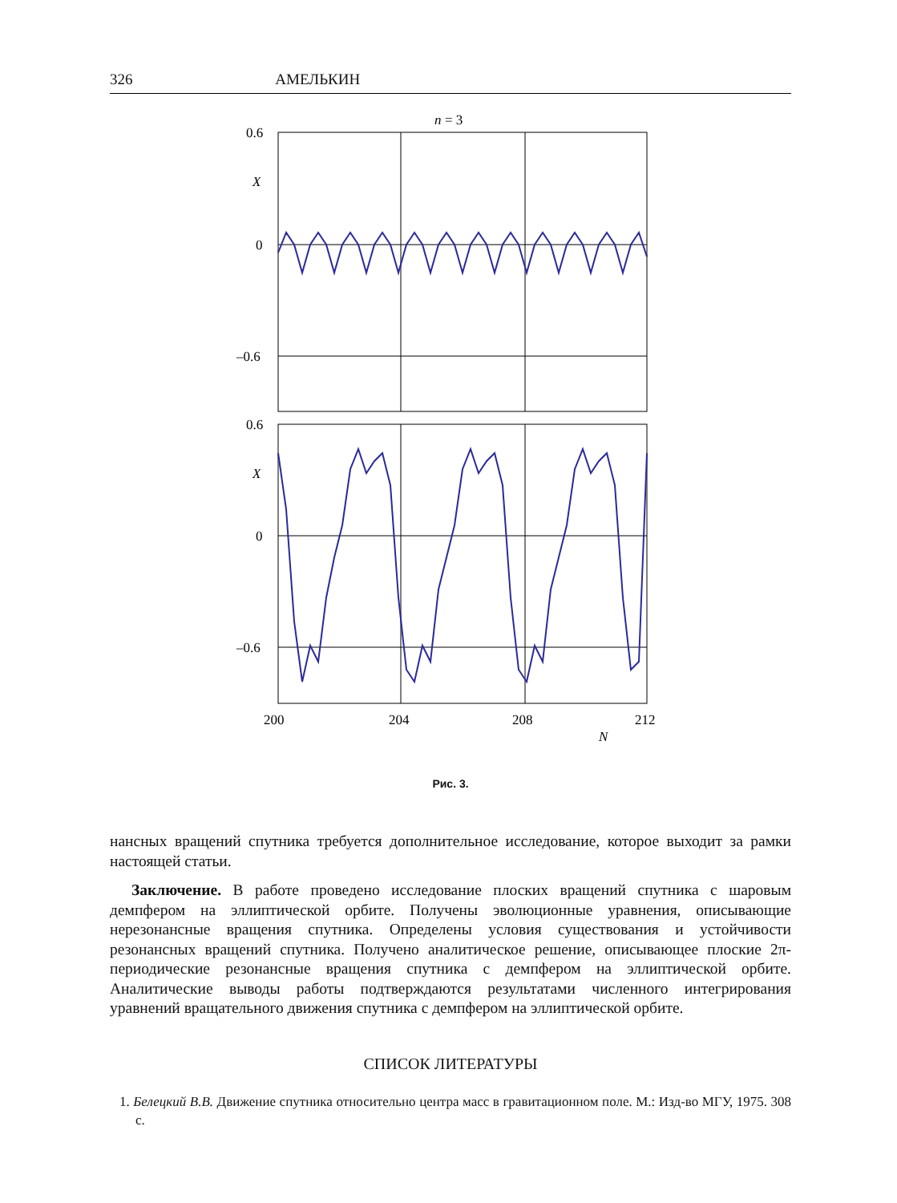326 АМЕЛЬКИН
n
= 3
0.6
X
0
–0.6
0.6
X
0
–0.6
200
204
208
212
N
Рис. 3.
нансных вращений спутника требуется дополнительное исследование, которое выходит за рамки настоящей статьи.
Заключение. В работе проведено исследование плоских вращений спутника с шаровым демпфером на эллиптической орбите. Получены эволюционные уравнения, описывающие нерезонансные вращения спутника. Определены условия существования и устойчивости резонансных вращений спутника. Получено аналитическое решение, описывающее плоские 2π-периодические резонансные вращения спутника с демпфером на эллиптической орбите. Аналитические выводы работы подтверждаются результатами численного интегрирования уравнений вращательного движения спутника с демпфером на эллиптической орбите.
СПИСОК ЛИТЕРАТУРЫ
1. Белецкий В.В. Движение спутника относительно центра масс в гравитационном поле. М.: Изд-во МГУ, 1975. 308 с.